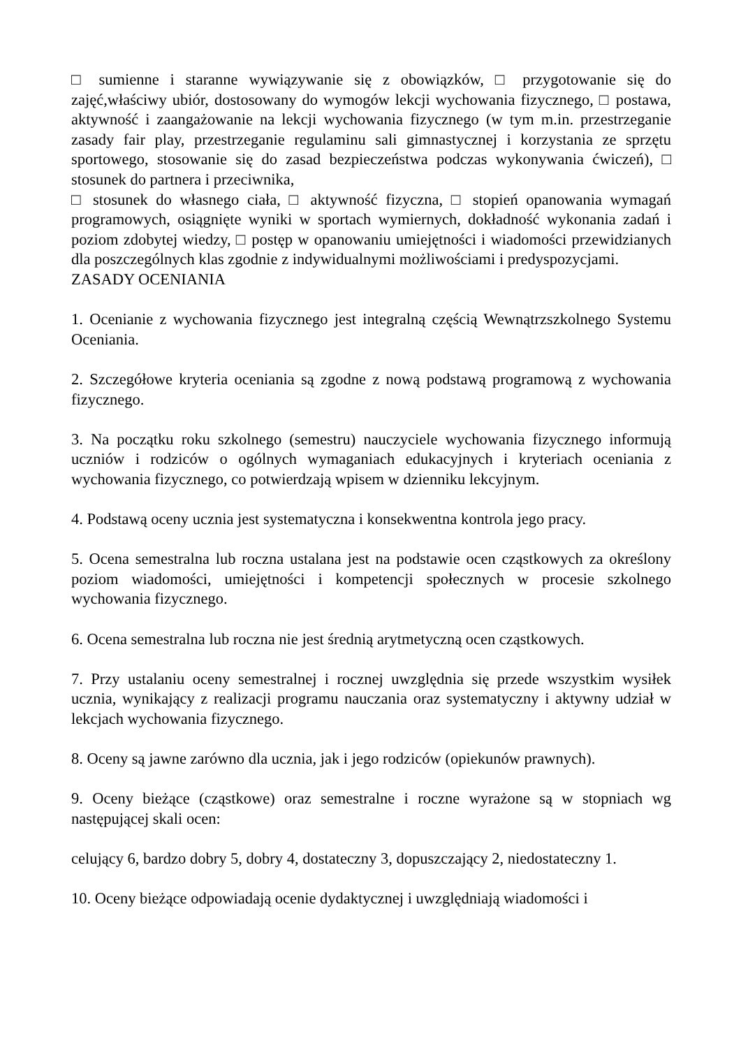□ sumienne i staranne wywiązywanie się z obowiązków, □ przygotowanie się do zajęć,właściwy ubiór, dostosowany do wymogów lekcji wychowania fizycznego, □ postawa, aktywność i zaangażowanie na lekcji wychowania fizycznego (w tym m.in. przestrzeganie zasady fair play, przestrzeganie regulaminu sali gimnastycznej i korzystania ze sprzętu sportowego, stosowanie się do zasad bezpieczeństwa podczas wykonywania ćwiczeń), □ stosunek do partnera i przeciwnika,
□ stosunek do własnego ciała, □ aktywność fizyczna, □ stopień opanowania wymagań programowych, osiągnięte wyniki w sportach wymiernych, dokładność wykonania zadań i poziom zdobytej wiedzy, □ postęp w opanowaniu umiejętności i wiadomości przewidzianych dla poszczególnych klas zgodnie z indywidualnymi możliwościami i predyspozycjami.
ZASADY OCENIANIA
1. Ocenianie z wychowania fizycznego jest integralną częścią Wewnątrzszkolnego Systemu Oceniania.
2. Szczegółowe kryteria oceniania są zgodne z nową podstawą programową z wychowania fizycznego.
3. Na początku roku szkolnego (semestru) nauczyciele wychowania fizycznego informują uczniów i rodziców o ogólnych wymaganiach edukacyjnych i kryteriach oceniania z wychowania fizycznego, co potwierdzają wpisem w dzienniku lekcyjnym.
4. Podstawą oceny ucznia jest systematyczna i konsekwentna kontrola jego pracy.
5. Ocena semestralna lub roczna ustalana jest na podstawie ocen cząstkowych za określony poziom wiadomości, umiejętności i kompetencji społecznych w procesie szkolnego wychowania fizycznego.
6. Ocena semestralna lub roczna nie jest średnią arytmetyczną ocen cząstkowych.
7. Przy ustalaniu oceny semestralnej i rocznej uwzględnia się przede wszystkim wysiłek ucznia, wynikający z realizacji programu nauczania oraz systematyczny i aktywny udział w lekcjach wychowania fizycznego.
8. Oceny są jawne zarówno dla ucznia, jak i jego rodziców (opiekunów prawnych).
9. Oceny bieżące (cząstkowe) oraz semestralne i roczne wyrażone są w stopniach wg następującej skali ocen:
celujący 6, bardzo dobry 5, dobry 4, dostateczny 3, dopuszczający 2, niedostateczny 1.
10. Oceny bieżące odpowiadają ocenie dydaktycznej i uwzględniają wiadomości i